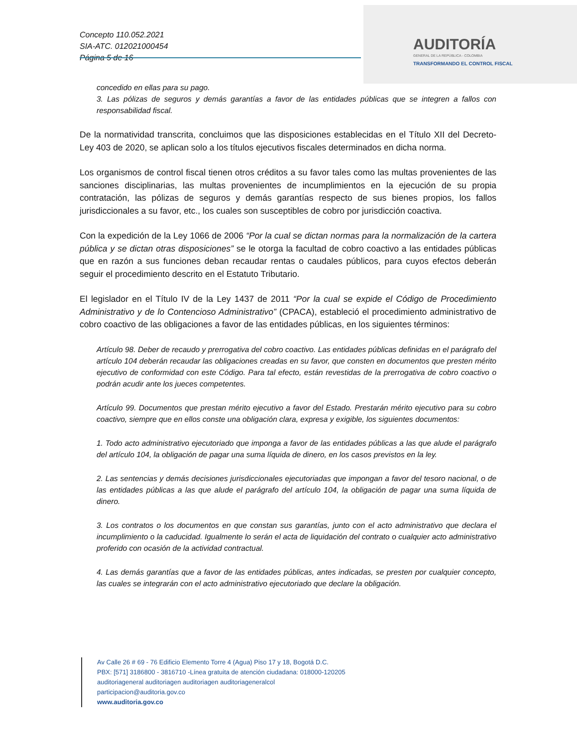Concepto 110.052.2021
SIA-ATC. 012021000454
Página 5 de 16
AUDITORÍA
GENERAL DE LA REPÚBLICA - COLOMBIA
TRANSFORMANDO EL CONTROL FISCAL
concedido en ellas para su pago.
3. Las pólizas de seguros y demás garantías a favor de las entidades públicas que se integren a fallos con responsabilidad fiscal.
De la normatividad transcrita, concluimos que las disposiciones establecidas en el Título XII del Decreto-Ley 403 de 2020, se aplican solo a los títulos ejecutivos fiscales determinados en dicha norma.
Los organismos de control fiscal tienen otros créditos a su favor tales como las multas provenientes de las sanciones disciplinarias, las multas provenientes de incumplimientos en la ejecución de su propia contratación, las pólizas de seguros y demás garantías respecto de sus bienes propios, los fallos jurisdiccionales a su favor, etc., los cuales son susceptibles de cobro por jurisdicción coactiva.
Con la expedición de la Ley 1066 de 2006 “Por la cual se dictan normas para la normalización de la cartera pública y se dictan otras disposiciones” se le otorga la facultad de cobro coactivo a las entidades públicas que en razón a sus funciones deban recaudar rentas o caudales públicos, para cuyos efectos deberán seguir el procedimiento descrito en el Estatuto Tributario.
El legislador en el Título IV de la Ley 1437 de 2011 “Por la cual se expide el Código de Procedimiento Administrativo y de lo Contencioso Administrativo” (CPACA), estableció el procedimiento administrativo de cobro coactivo de las obligaciones a favor de las entidades públicas, en los siguientes términos:
Artículo 98. Deber de recaudo y prerrogativa del cobro coactivo. Las entidades públicas definidas en el parágrafo del artículo 104 deberán recaudar las obligaciones creadas en su favor, que consten en documentos que presten mérito ejecutivo de conformidad con este Código. Para tal efecto, están revestidas de la prerrogativa de cobro coactivo o podrán acudir ante los jueces competentes.
Artículo 99. Documentos que prestan mérito ejecutivo a favor del Estado. Prestarán mérito ejecutivo para su cobro coactivo, siempre que en ellos conste una obligación clara, expresa y exigible, los siguientes documentos:
1. Todo acto administrativo ejecutoriado que imponga a favor de las entidades públicas a las que alude el parágrafo del artículo 104, la obligación de pagar una suma líquida de dinero, en los casos previstos en la ley.
2. Las sentencias y demás decisiones jurisdiccionales ejecutoriadas que impongan a favor del tesoro nacional, o de las entidades públicas a las que alude el parágrafo del artículo 104, la obligación de pagar una suma líquida de dinero.
3. Los contratos o los documentos en que constan sus garantías, junto con el acto administrativo que declara el incumplimiento o la caducidad. Igualmente lo serán el acta de liquidación del contrato o cualquier acto administrativo proferido con ocasión de la actividad contractual.
4. Las demás garantías que a favor de las entidades públicas, antes indicadas, se presten por cualquier concepto, las cuales se integrarán con el acto administrativo ejecutoriado que declare la obligación.
Av Calle 26 # 69 - 76 Edificio Elemento Torre 4 (Agua) Piso 17 y 18, Bogotá D.C.
PBX: [571] 3186800 - 3816710 -Línea gratuita de atención ciudadana: 018000-120205
auditoriageneral auditoriagen auditoriagen auditoriageneralcol
participacion@auditoria.gov.co
www.auditoria.gov.co